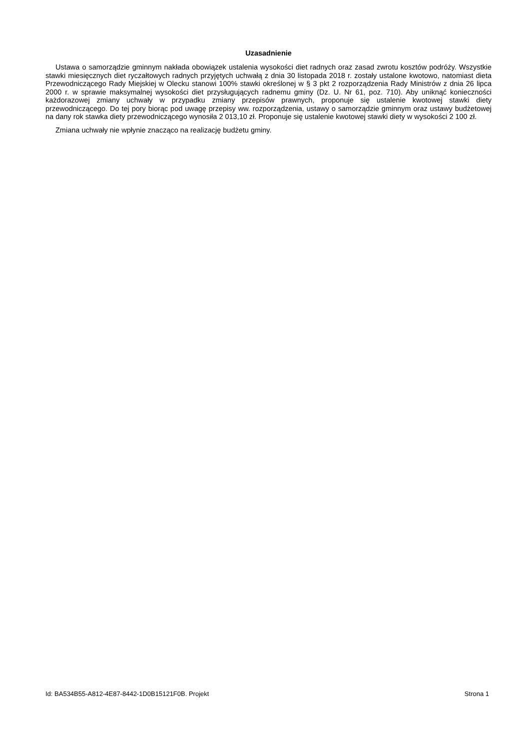Uzasadnienie
Ustawa o samorządzie gminnym nakłada obowiązek ustalenia wysokości diet radnych oraz zasad zwrotu kosztów podróży. Wszystkie stawki miesięcznych diet ryczałtowych radnych przyjętych uchwałą z dnia 30 listopada 2018 r. zostały ustalone kwotowo, natomiast dieta Przewodniczącego Rady Miejskiej w Olecku stanowi 100% stawki określonej w § 3 pkt 2 rozporządzenia Rady Ministrów z dnia 26 lipca 2000 r. w sprawie maksymalnej wysokości diet przysługujących radnemu gminy (Dz. U. Nr 61, poz. 710). Aby uniknąć konieczności każdorazowej zmiany uchwały w przypadku zmiany przepisów prawnych, proponuje się ustalenie kwotowej stawki diety przewodniczącego. Do tej pory biorąc pod uwagę przepisy ww. rozporządzenia, ustawy o samorządzie gminnym oraz ustawy budżetowej na dany rok stawka diety przewodniczącego wynosiła 2 013,10 zł. Proponuje się ustalenie kwotowej stawki diety w wysokości 2 100 zł.
Zmiana uchwały nie wpłynie znacząco na realizację budżetu gminy.
Id: BA534B55-A812-4E87-8442-1D0B15121F0B. Projekt Strona 1